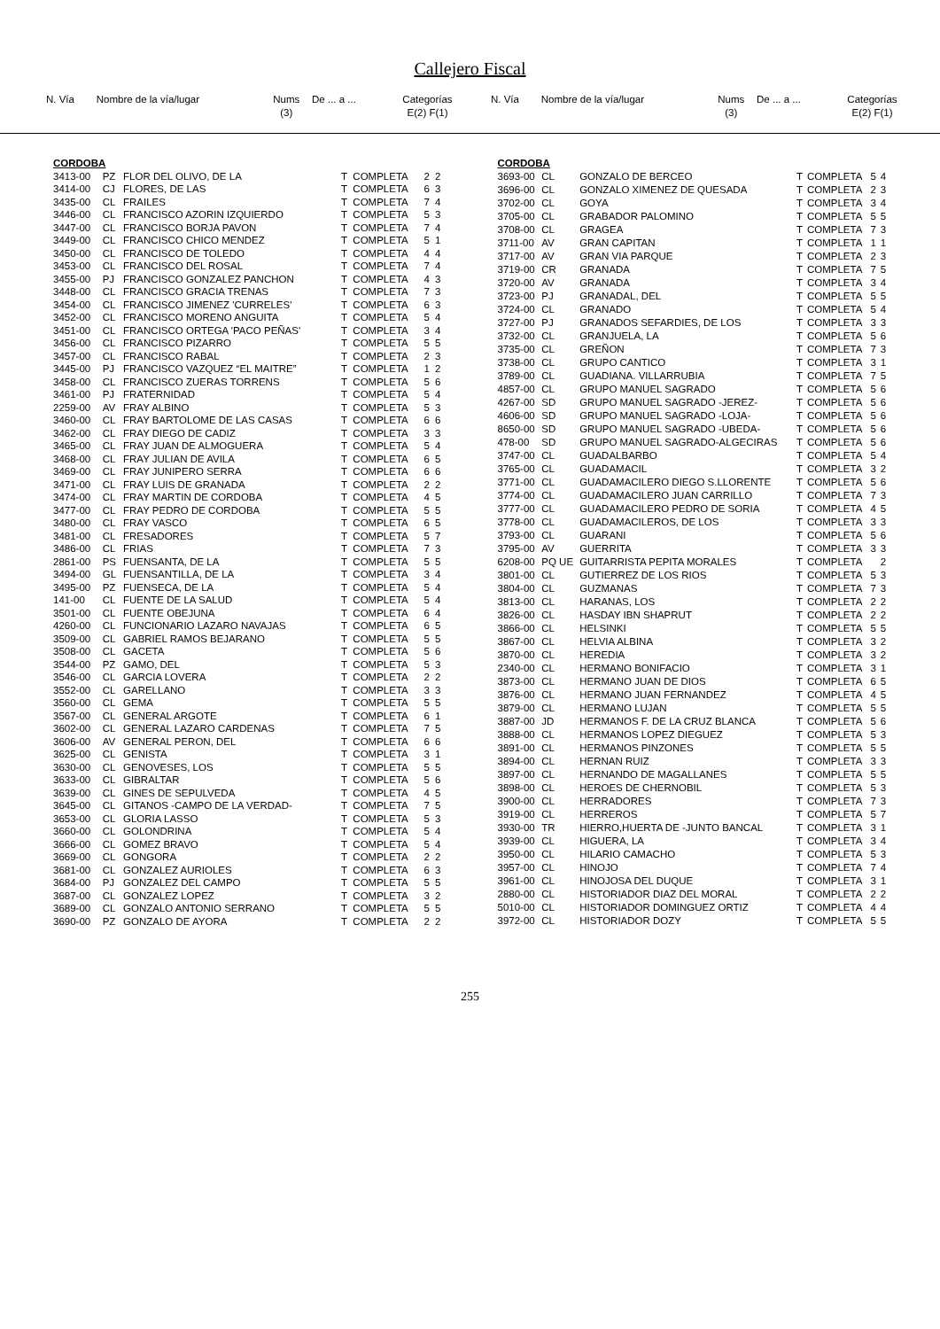Callejero Fiscal
| N. Vía | Nombre de la vía/lugar | Nums (3) | De ... a ... | Categorías E(2) F(1) |
| --- | --- | --- | --- | --- |
| N. Vía | Nombre de la vía/lugar | Nums (3) | De ... a ... | Categorías E(2) F(1) |
| --- | --- | --- | --- | --- |
| CORDOBA | | | | | | |
| 3413-00 | PZ | FLOR DEL OLIVO, DE LA | T | COMPLETA | 2 | 2 |
| 3414-00 | CJ | FLORES, DE LAS | T | COMPLETA | 6 | 3 |
| 3435-00 | CL | FRAILES | T | COMPLETA | 7 | 4 |
| 3446-00 | CL | FRANCISCO AZORIN IZQUIERDO | T | COMPLETA | 5 | 3 |
| 3447-00 | CL | FRANCISCO BORJA PAVON | T | COMPLETA | 7 | 4 |
| 3449-00 | CL | FRANCISCO CHICO MENDEZ | T | COMPLETA | 5 | 1 |
| 3450-00 | CL | FRANCISCO DE TOLEDO | T | COMPLETA | 4 | 4 |
| 3453-00 | CL | FRANCISCO DEL ROSAL | T | COMPLETA | 7 | 4 |
| 3455-00 | PJ | FRANCISCO GONZALEZ PANCHON | T | COMPLETA | 4 | 3 |
| 3448-00 | CL | FRANCISCO GRACIA TRENAS | T | COMPLETA | 7 | 3 |
| 3454-00 | CL | FRANCISCO JIMENEZ 'CURRELES' | T | COMPLETA | 6 | 3 |
| 3452-00 | CL | FRANCISCO MORENO ANGUITA | T | COMPLETA | 5 | 4 |
| 3451-00 | CL | FRANCISCO ORTEGA 'PACO PEÑAS' | T | COMPLETA | 3 | 4 |
| 3456-00 | CL | FRANCISCO PIZARRO | T | COMPLETA | 5 | 5 |
| 3457-00 | CL | FRANCISCO RABAL | T | COMPLETA | 2 | 3 |
| 3445-00 | PJ | FRANCISCO VAZQUEZ “EL MAITRE” | T | COMPLETA | 1 | 2 |
| 3458-00 | CL | FRANCISCO ZUERAS TORRENS | T | COMPLETA | 5 | 6 |
| 3461-00 | PJ | FRATERNIDAD | T | COMPLETA | 5 | 4 |
| 2259-00 | AV | FRAY ALBINO | T | COMPLETA | 5 | 3 |
| 3460-00 | CL | FRAY BARTOLOME DE LAS CASAS | T | COMPLETA | 6 | 6 |
| 3462-00 | CL | FRAY DIEGO DE CADIZ | T | COMPLETA | 3 | 3 |
| 3465-00 | CL | FRAY JUAN DE ALMOGUERA | T | COMPLETA | 5 | 4 |
| 3468-00 | CL | FRAY JULIAN DE AVILA | T | COMPLETA | 6 | 5 |
| 3469-00 | CL | FRAY JUNIPERO SERRA | T | COMPLETA | 6 | 6 |
| 3471-00 | CL | FRAY LUIS DE GRANADA | T | COMPLETA | 2 | 2 |
| 3474-00 | CL | FRAY MARTIN DE CORDOBA | T | COMPLETA | 4 | 5 |
| 3477-00 | CL | FRAY PEDRO DE CORDOBA | T | COMPLETA | 5 | 5 |
| 3480-00 | CL | FRAY VASCO | T | COMPLETA | 6 | 5 |
| 3481-00 | CL | FRESADORES | T | COMPLETA | 5 | 7 |
| 3486-00 | CL | FRIAS | T | COMPLETA | 7 | 3 |
| 2861-00 | PS | FUENSANTA, DE LA | T | COMPLETA | 5 | 5 |
| 3494-00 | GL | FUENSANTILLA, DE LA | T | COMPLETA | 3 | 4 |
| 3495-00 | PZ | FUENSECA, DE LA | T | COMPLETA | 5 | 4 |
| 141-00 | CL | FUENTE DE LA SALUD | T | COMPLETA | 5 | 4 |
| 3501-00 | CL | FUENTE OBEJUNA | T | COMPLETA | 6 | 4 |
| 4260-00 | CL | FUNCIONARIO LAZARO NAVAJAS | T | COMPLETA | 6 | 5 |
| 3509-00 | CL | GABRIEL RAMOS BEJARANO | T | COMPLETA | 5 | 5 |
| 3508-00 | CL | GACETA | T | COMPLETA | 5 | 6 |
| 3544-00 | PZ | GAMO, DEL | T | COMPLETA | 5 | 3 |
| 3546-00 | CL | GARCIA LOVERA | T | COMPLETA | 2 | 2 |
| 3552-00 | CL | GARELLANO | T | COMPLETA | 3 | 3 |
| 3560-00 | CL | GEMA | T | COMPLETA | 5 | 5 |
| 3567-00 | CL | GENERAL ARGOTE | T | COMPLETA | 6 | 1 |
| 3602-00 | CL | GENERAL LAZARO CARDENAS | T | COMPLETA | 7 | 5 |
| 3606-00 | AV | GENERAL PERON, DEL | T | COMPLETA | 6 | 6 |
| 3625-00 | CL | GENISTA | T | COMPLETA | 3 | 1 |
| 3630-00 | CL | GENOVESES, LOS | T | COMPLETA | 5 | 5 |
| 3633-00 | CL | GIBRALTAR | T | COMPLETA | 5 | 6 |
| 3639-00 | CL | GINES DE SEPULVEDA | T | COMPLETA | 4 | 5 |
| 3645-00 | CL | GITANOS -CAMPO DE LA VERDAD- | T | COMPLETA | 7 | 5 |
| 3653-00 | CL | GLORIA LASSO | T | COMPLETA | 5 | 3 |
| 3660-00 | CL | GOLONDRINA | T | COMPLETA | 5 | 4 |
| 3666-00 | CL | GOMEZ BRAVO | T | COMPLETA | 5 | 4 |
| 3669-00 | CL | GONGORA | T | COMPLETA | 2 | 2 |
| 3681-00 | CL | GONZALEZ AURIOLES | T | COMPLETA | 6 | 3 |
| 3684-00 | PJ | GONZALEZ DEL CAMPO | T | COMPLETA | 5 | 5 |
| 3687-00 | CL | GONZALEZ LOPEZ | T | COMPLETA | 3 | 2 |
| 3689-00 | CL | GONZALO ANTONIO SERRANO | T | COMPLETA | 5 | 5 |
| 3690-00 | PZ | GONZALO DE AYORA | T | COMPLETA | 2 | 2 |
| CORDOBA | | | | | | |
| 3693-00 | CL | GONZALO DE BERCEO | T | COMPLETA | 5 | 4 |
| 3696-00 | CL | GONZALO XIMENEZ DE QUESADA | T | COMPLETA | 2 | 3 |
| 3702-00 | CL | GOYA | T | COMPLETA | 3 | 4 |
| 3705-00 | CL | GRABADOR PALOMINO | T | COMPLETA | 5 | 5 |
| 3708-00 | CL | GRAGEA | T | COMPLETA | 7 | 3 |
| 3711-00 | AV | GRAN CAPITAN | T | COMPLETA | 1 | 1 |
| 3717-00 | AV | GRAN VIA PARQUE | T | COMPLETA | 2 | 3 |
| 3719-00 | CR | GRANADA | T | COMPLETA | 7 | 5 |
| 3720-00 | AV | GRANADA | T | COMPLETA | 3 | 4 |
| 3723-00 | PJ | GRANADAL, DEL | T | COMPLETA | 5 | 5 |
| 3724-00 | CL | GRANADO | T | COMPLETA | 5 | 4 |
| 3727-00 | PJ | GRANADOS SEFARDIES, DE LOS | T | COMPLETA | 3 | 3 |
| 3732-00 | CL | GRANJUELA, LA | T | COMPLETA | 5 | 6 |
| 3735-00 | CL | GREÑON | T | COMPLETA | 7 | 3 |
| 3738-00 | CL | GRUPO CANTICO | T | COMPLETA | 3 | 1 |
| 3789-00 | CL | GUADIANA. VILLARRUBIA | T | COMPLETA | 7 | 5 |
| 4857-00 | CL | GRUPO MANUEL SAGRADO | T | COMPLETA | 5 | 6 |
| 4267-00 | SD | GRUPO MANUEL SAGRADO -JEREZ- | T | COMPLETA | 5 | 6 |
| 4606-00 | SD | GRUPO MANUEL SAGRADO -LOJA- | T | COMPLETA | 5 | 6 |
| 8650-00 | SD | GRUPO MANUEL SAGRADO -UBEDA- | T | COMPLETA | 5 | 6 |
| 478-00 | SD | GRUPO MANUEL SAGRADO-ALGECIRAS | T | COMPLETA | 5 | 6 |
| 3747-00 | CL | GUADALBARBO | T | COMPLETA | 5 | 4 |
| 3765-00 | CL | GUADAMACIL | T | COMPLETA | 3 | 2 |
| 3771-00 | CL | GUADAMACILERO DIEGO S.LLORENTE | T | COMPLETA | 5 | 6 |
| 3774-00 | CL | GUADAMACILERO JUAN CARRILLO | T | COMPLETA | 7 | 3 |
| 3777-00 | CL | GUADAMACILERO PEDRO DE SORIA | T | COMPLETA | 4 | 5 |
| 3778-00 | CL | GUADAMACILEROS, DE LOS | T | COMPLETA | 3 | 3 |
| 3793-00 | CL | GUARANI | T | COMPLETA | 5 | 6 |
| 3795-00 | AV | GUERRITA | T | COMPLETA | 3 | 3 |
| 6208-00 | PQ UE | GUITARRISTA PEPITA MORALES | T | COMPLETA | | 2 |
| 3801-00 | CL | GUTIERREZ DE LOS RIOS | T | COMPLETA | 5 | 3 |
| 3804-00 | CL | GUZMANAS | T | COMPLETA | 7 | 3 |
| 3813-00 | CL | HARANAS, LOS | T | COMPLETA | 2 | 2 |
| 3826-00 | CL | HASDAY IBN SHAPRUT | T | COMPLETA | 2 | 2 |
| 3866-00 | CL | HELSINKI | T | COMPLETA | 5 | 5 |
| 3867-00 | CL | HELVIA ALBINA | T | COMPLETA | 3 | 2 |
| 3870-00 | CL | HEREDIA | T | COMPLETA | 3 | 2 |
| 2340-00 | CL | HERMANO BONIFACIO | T | COMPLETA | 3 | 1 |
| 3873-00 | CL | HERMANO JUAN DE DIOS | T | COMPLETA | 6 | 5 |
| 3876-00 | CL | HERMANO JUAN FERNANDEZ | T | COMPLETA | 4 | 5 |
| 3879-00 | CL | HERMANO LUJAN | T | COMPLETA | 5 | 5 |
| 3887-00 | JD | HERMANOS F. DE LA CRUZ BLANCA | T | COMPLETA | 5 | 6 |
| 3888-00 | CL | HERMANOS LOPEZ DIEGUEZ | T | COMPLETA | 5 | 3 |
| 3891-00 | CL | HERMANOS PINZONES | T | COMPLETA | 5 | 5 |
| 3894-00 | CL | HERNAN RUIZ | T | COMPLETA | 3 | 3 |
| 3897-00 | CL | HERNANDO DE MAGALLANES | T | COMPLETA | 5 | 5 |
| 3898-00 | CL | HEROES DE CHERNOBIL | T | COMPLETA | 5 | 3 |
| 3900-00 | CL | HERRADORES | T | COMPLETA | 7 | 3 |
| 3919-00 | CL | HERREROS | T | COMPLETA | 5 | 7 |
| 3930-00 | TR | HIERRO,HUERTA DE -JUNTO BANCAL | T | COMPLETA | 3 | 1 |
| 3939-00 | CL | HIGUERA, LA | T | COMPLETA | 3 | 4 |
| 3950-00 | CL | HILARIO CAMACHO | T | COMPLETA | 5 | 3 |
| 3957-00 | CL | HINOJO | T | COMPLETA | 7 | 4 |
| 3961-00 | CL | HINOJOSA DEL DUQUE | T | COMPLETA | 3 | 1 |
| 2880-00 | CL | HISTORIADOR DIAZ DEL MORAL | T | COMPLETA | 2 | 2 |
| 5010-00 | CL | HISTORIADOR DOMINGUEZ ORTIZ | T | COMPLETA | 4 | 4 |
| 3972-00 | CL | HISTORIADOR DOZY | T | COMPLETA | 5 | 5 |
255